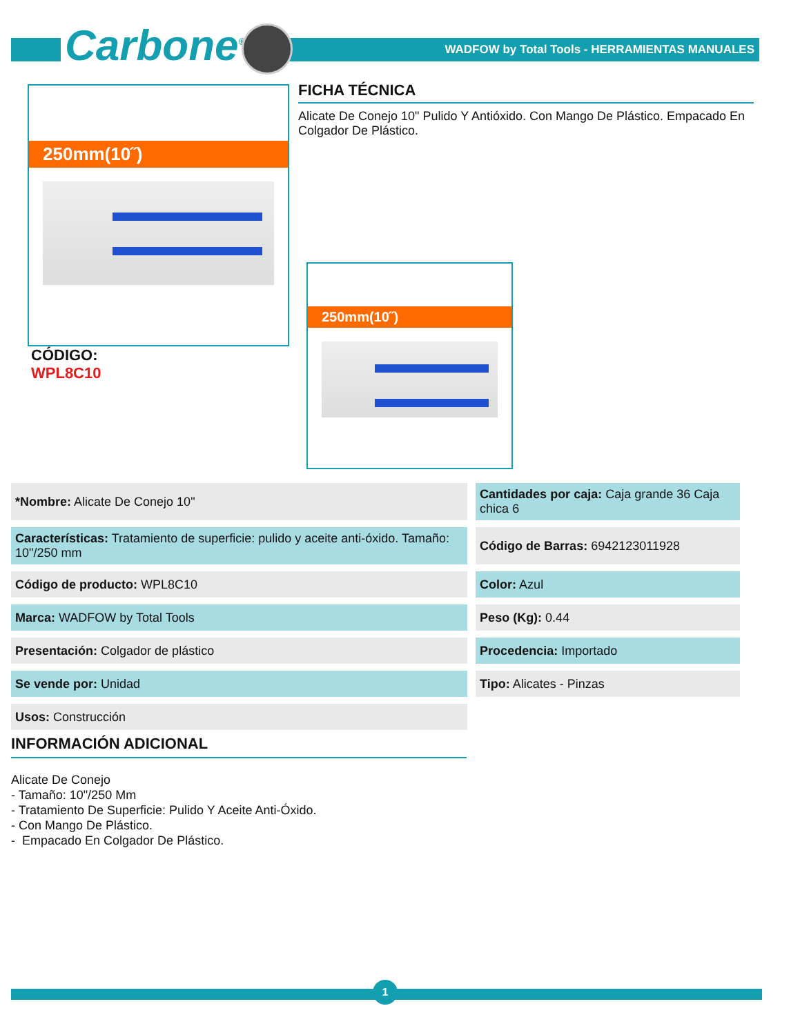Carbone<sup>®</sup>
WADFOW by Total Tools - HERRAMIENTAS MANUALES
250mm(10˝)
FICHA TÉCNICA
Alicate De Conejo 10" Pulido Y Antióxido. Con Mango De Plástico. Empacado En Colgador De Plástico.
CÓDIGO:
WPL8C10
250mm(10˝)
| *Nombre: Alicate De Conejo 10" | Cantidades por caja: Caja grande 36 Caja chica 6 |
| Características: Tratamiento de superficie: pulido y aceite anti-óxido. Tamaño: 10"/250 mm | Código de Barras: 6942123011928 |
| Código de producto: WPL8C10 | Color: Azul |
| Marca: WADFOW by Total Tools | Peso (Kg): 0.44 |
| Presentación: Colgador de plástico | Procedencia: Importado |
| Se vende por: Unidad | Tipo: Alicates - Pinzas |
| Usos: Construcción | |
INFORMACIÓN ADICIONAL
Alicate De Conejo
- Tamaño: 10"/250 Mm
- Tratamiento De Superficie: Pulido Y Aceite Anti-Óxido.
- Con Mango De Plástico.
- Empacado En Colgador De Plástico.
1